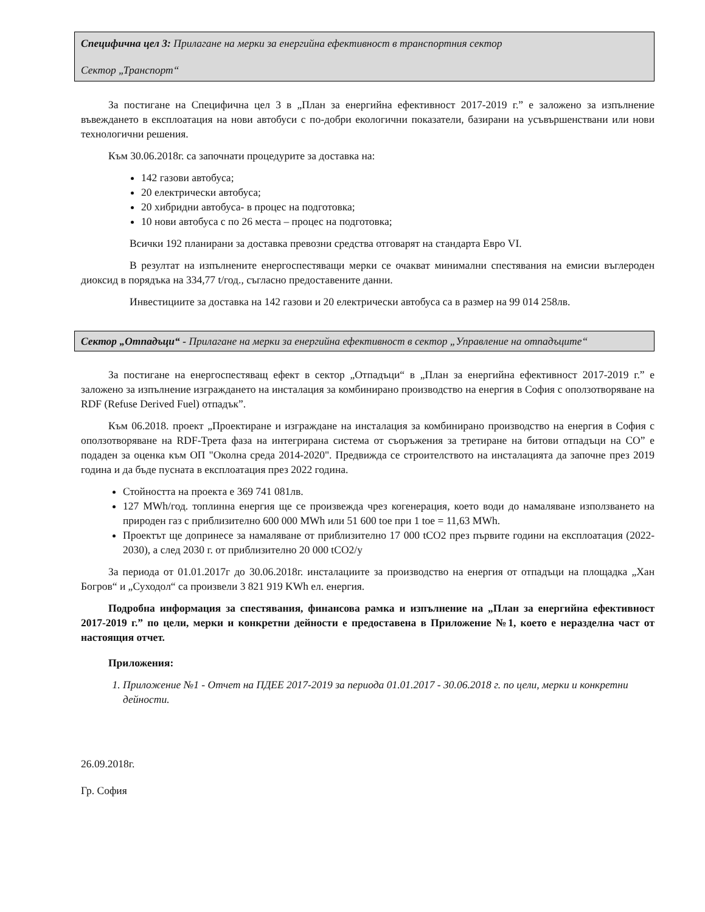Специфична цел 3: Прилагане на мерки за енергийна ефективност в транспортния сектор
Сектор „Транспорт“
За постигане на Специфична цел 3 в „План за енергийна ефективност 2017-2019 г.” е заложено за изпълнение въвеждането в експлоатация на нови автобуси с по-добри екологични показатели, базирани на усъвършенствани или нови технологични решения.
Към 30.06.2018г. са започнати процедурите за доставка на:
142 газови автобуса;
20 електрически автобуса;
20 хибридни автобуса- в процес на подготовка;
10 нови автобуса с по 26 места – процес на подготовка;
Всички 192 планирани за доставка превозни средства отговарят на стандарта Евро VI.
В резултат на изпълнените енергоспестяващи мерки се очакват минимални спестявания на емисии въглероден диоксид в порядъка на 334,77 t/год., съгласно предоставените данни.
Инвестициите за доставка на 142 газови и 20 електрически автобуса са в размер на 99 014 258лв.
Сектор „Отпадъци“ - Прилагане на мерки за енергийна ефективност в сектор „Управление на отпадъците“
За постигане на енергоспестяващ ефект в сектор „Отпадъци“ в „План за енергийна ефективност 2017-2019 г.” е заложено за изпълнение изграждането на инсталация за комбинирано производство на енергия в София с оползотворяване на RDF (Refuse Derived Fuel) отпадък”.
Към 06.2018. проект „Проектиране и изграждане на инсталация за комбинирано производство на енергия в София с оползотворяване на RDF-Трета фаза на интегрирана система от съоръжения за третиране на битови отпадъци на СО” е подаден за оценка към ОП "Околна среда 2014-2020". Предвижда се строителството на инсталацията да започне през 2019 година и да бъде пусната в експлоатация през 2022 година.
Стойността на проекта е 369 741 081лв.
127 MWh/год. топлинна енергия ще се произвежда чрез когенерация, което води до намаляване използването на природен газ с приблизително 600 000 MWh или 51 600 toe при 1 toe = 11,63 MWh.
Проектът ще допринесе за намаляване от приблизително 17 000 tCO2 през първите години на експлоатация (2022-2030), а след 2030 г. от приблизително 20 000 tCO2/y
За периода от 01.01.2017г до 30.06.2018г. инсталациите за производство на енергия от отпадъци на площадка „Хан Богров“ и „Суходол“ са произвели 3 821 919 KWh ел. енергия.
Подробна информация за спестявания, финансова рамка и изпълнение на „План за енергийна ефективност 2017-2019 г.” по цели, мерки и конкретни дейности е предоставена в Приложение №1, което е неразделна част от настоящия отчет.
Приложения:
1. Приложение №1 - Отчет на ПДЕЕ 2017-2019 за периода 01.01.2017 - 30.06.2018 г. по цели, мерки и конкретни дейности.
26.09.2018г.
Гр. София